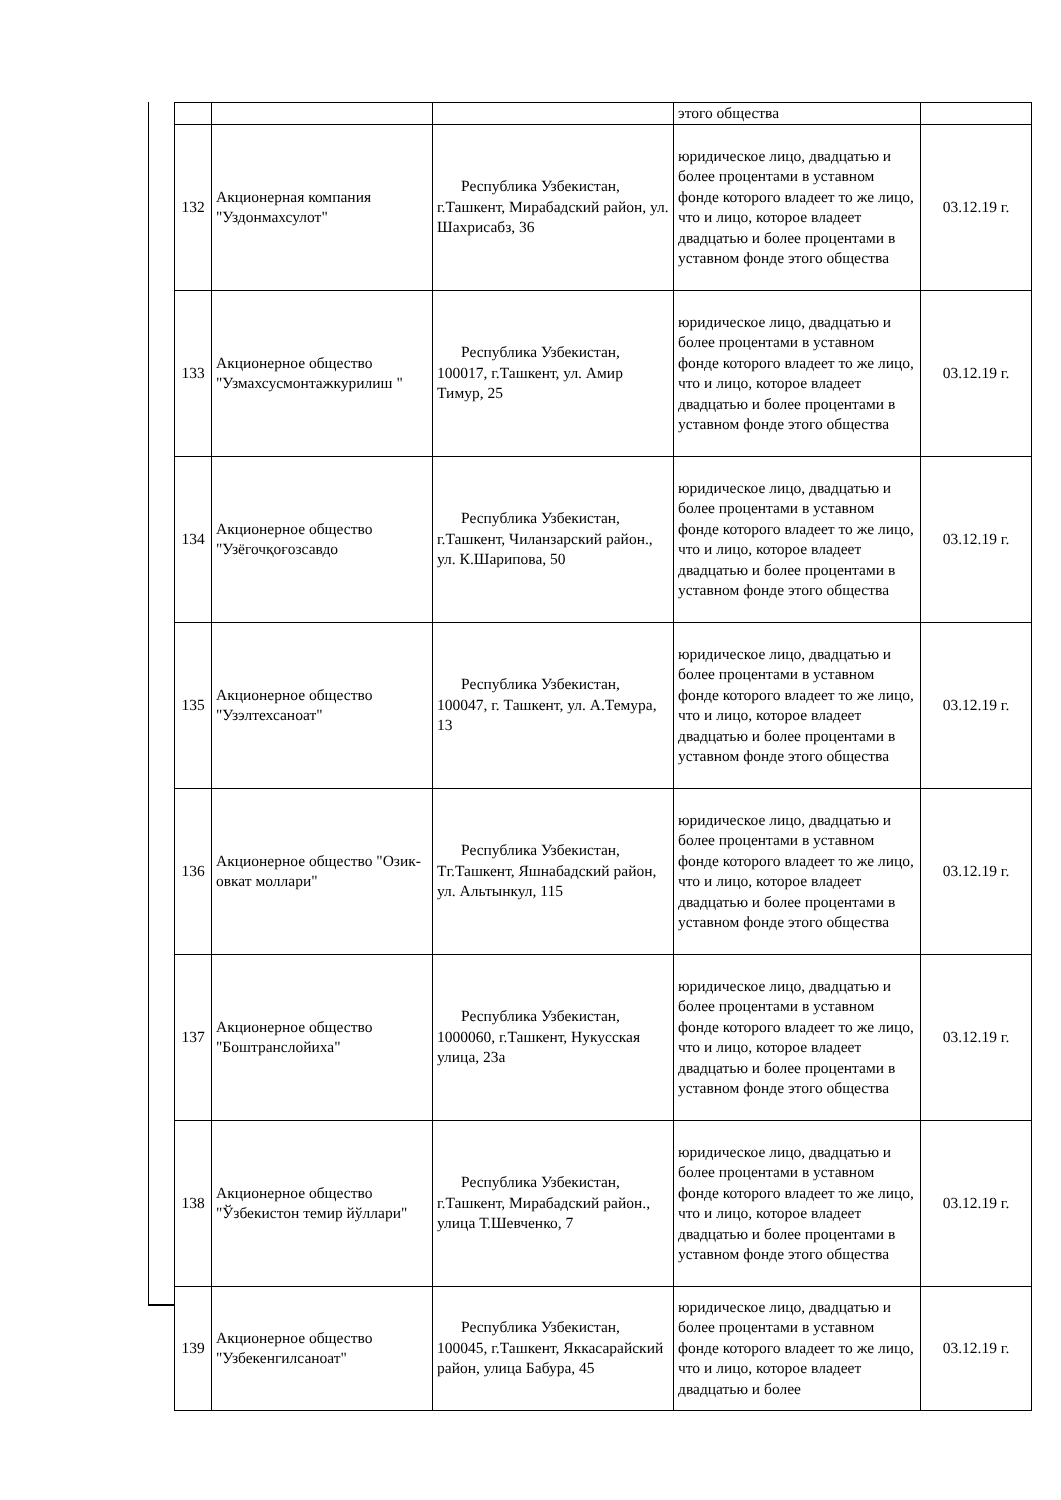| | | | этого общества | |
| 132 | Акционерная компания "Уздонмахсулот" | Республика Узбекистан, г.Ташкент, Мирабадский район, ул. Шахрисабз, 36 | юридическое лицо, двадцатью и более процентами в уставном фонде которого владеет то же лицо, что и лицо, которое владеет двадцатью и более процентами в уставном фонде этого общества | 03.12.19 г. |
| 133 | Акционерное общество "Узмахсусмонтажкурилиш " | Республика Узбекистан, 100017, г.Ташкент, ул. Амир Тимур, 25 | юридическое лицо, двадцатью и более процентами в уставном фонде которого владеет то же лицо, что и лицо, которое владеет двадцатью и более процентами в уставном фонде этого общества | 03.12.19 г. |
| 134 | Акционерное общество "Узёгочқоғозсавдо | Республика Узбекистан, г.Ташкент, Чиланзарский район., ул. К.Шарипова, 50 | юридическое лицо, двадцатью и более процентами в уставном фонде которого владеет то же лицо, что и лицо, которое владеет двадцатью и более процентами в уставном фонде этого общества | 03.12.19 г. |
| 135 | Акционерное общество "Узэлтехсаноат" | Республика Узбекистан, 100047, г. Ташкент, ул. А.Темура, 13 | юридическое лицо, двадцатью и более процентами в уставном фонде которого владеет то же лицо, что и лицо, которое владеет двадцатью и более процентами в уставном фонде этого общества | 03.12.19 г. |
| 136 | Акционерное общество "Озик-овкат моллари" | Республика Узбекистан, Тг.Ташкент, Яшнабадский район, ул. Альтынкул, 115 | юридическое лицо, двадцатью и более процентами в уставном фонде которого владеет то же лицо, что и лицо, которое владеет двадцатью и более процентами в уставном фонде этого общества | 03.12.19 г. |
| 137 | Акционерное общество "Бoштранслойиха" | Республика Узбекистан, 1000060, г.Ташкент, Нукусская улица, 23а | юридическое лицо, двадцатью и более процентами в уставном фонде которого владеет то же лицо, что и лицо, которое владеет двадцатью и более процентами в уставном фонде этого общества | 03.12.19 г. |
| 138 | Акционерное общество "Ўзбекистон темир йўллари" | Республика Узбекистан, г.Ташкент, Мирабадский район., улица Т.Шевченко, 7 | юридическое лицо, двадцатью и более процентами в уставном фонде которого владеет то же лицо, что и лицо, которое владеет двадцатью и более процентами в уставном фонде этого общества | 03.12.19 г. |
| 139 | Акционерное общество "Узбекенгилсаноат" | Республика Узбекистан, 100045, г.Ташкент, Яккасарайский район, улица Бабура, 45 | юридическое лицо, двадцатью и более процентами в уставном фонде которого владеет то же лицо, что и лицо, которое владеет двадцатью и более | 03.12.19 г. |